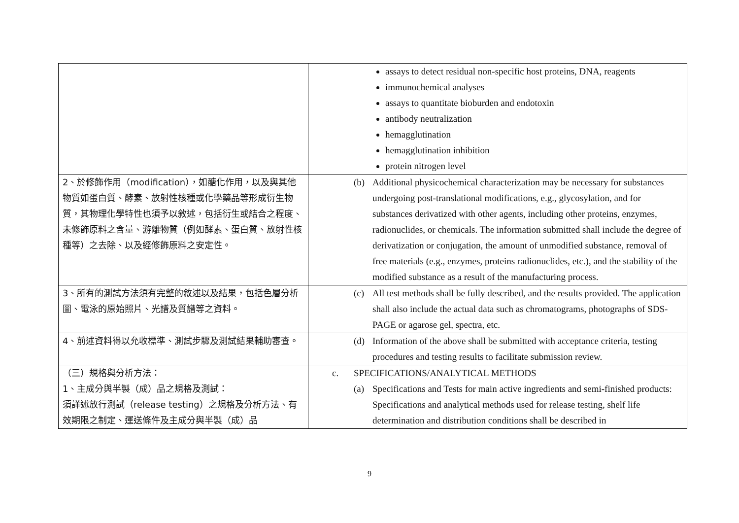| | assays to detect residual non-specific host proteins, DNA, reagents immunochemical analyses assays to quantitate bioburden and endotoxin antibody neutralization hemagglutination hemagglutination inhibition protein nitrogen level |
| 2、於修飾作用（modification），如醣化作用，以及與其他物質如蛋白質、酵素、放射性核種或化學藥品等形成衍生物質，其物理化學特性也須予以敘述，包括衍生或結合之程度、未修飾原料之含量、游離物質（例如酵素、蛋白質、放射性核種等）之去除、以及經修飾原料之安定性。 | (b) Additional physicochemical characterization may be necessary for substances undergoing post-translational modifications, e.g., glycosylation, and for substances derivatized with other agents, including other proteins, enzymes, radionuclides, or chemicals. The information submitted shall include the degree of derivatization or conjugation, the amount of unmodified substance, removal of free materials (e.g., enzymes, proteins radionuclides, etc.), and the stability of the modified substance as a result of the manufacturing process. |
| 3、所有的測試方法須有完整的敘述以及結果，包括色層分析圖、電泳的原始照片、光譜及質譜等之資料。 | (c) All test methods shall be fully described, and the results provided. The application shall also include the actual data such as chromatograms, photographs of SDS-PAGE or agarose gel, spectra, etc. |
| 4、前述資料得以允收標準、測試步驟及測試結果輔助審查。 | (d) Information of the above shall be submitted with acceptance criteria, testing procedures and testing results to facilitate submission review. |
| （三）規格與分析方法： 1、主成分與半製（成）品之規格及測試： 須詳述放行測試（release testing）之規格及分析方法、有效期限之制定、運送條件及主成分與半製（成）品 | c. SPECIFICATIONS/ANALYTICAL METHODS (a) Specifications and Tests for main active ingredients and semi-finished products: Specifications and analytical methods used for release testing, shelf life determination and distribution conditions shall be described in |
9